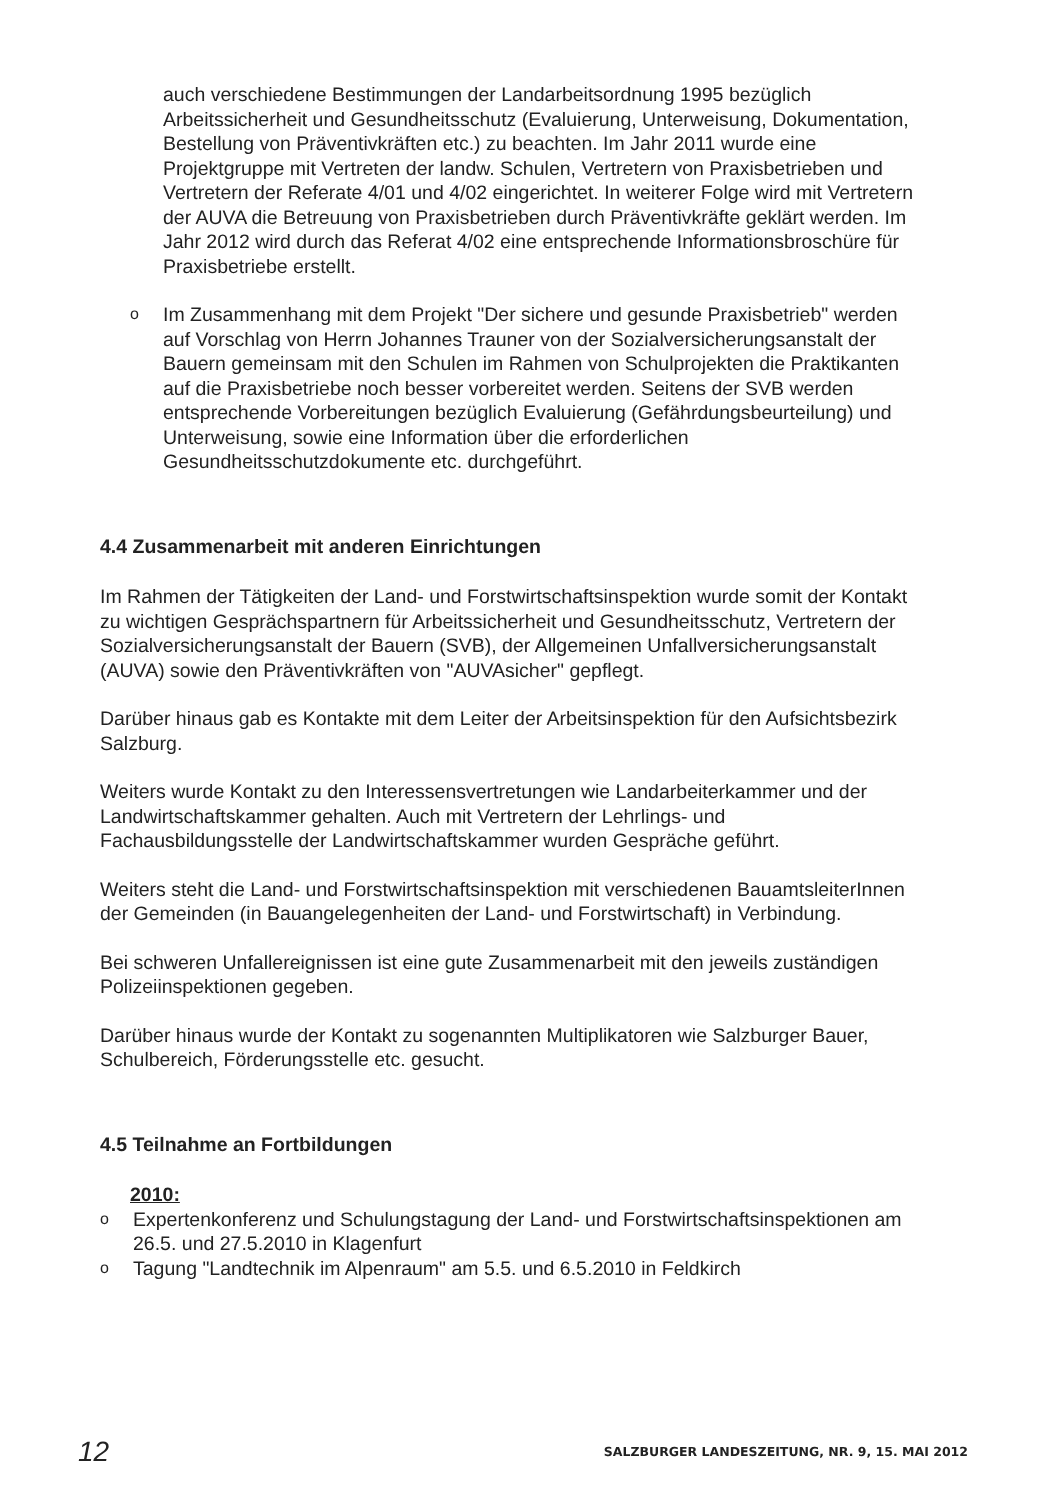auch verschiedene Bestimmungen der Landarbeitsordnung 1995 bezüglich Arbeitssicherheit und Gesundheitsschutz (Evaluierung, Unterweisung, Dokumentation, Bestellung von Präventivkräften etc.) zu beachten. Im Jahr 2011 wurde eine Projektgruppe mit Vertreten der landw. Schulen, Vertretern von Praxisbetrieben und Vertretern der Referate 4/01 und 4/02 eingerichtet. In weiterer Folge wird mit Vertretern der AUVA die Betreuung von Praxisbetrieben durch Präventivkräfte geklärt werden. Im Jahr 2012 wird durch das Referat 4/02 eine entsprechende Informationsbroschüre für Praxisbetriebe erstellt.
o Im Zusammenhang mit dem Projekt "Der sichere und gesunde Praxisbetrieb" werden auf Vorschlag von Herrn Johannes Trauner von der Sozialversicherungsanstalt der Bauern gemeinsam mit den Schulen im Rahmen von Schulprojekten die Praktikanten auf die Praxisbetriebe noch besser vorbereitet werden. Seitens der SVB werden entsprechende Vorbereitungen bezüglich Evaluierung (Gefährdungsbeurteilung) und Unterweisung, sowie eine Information über die erforderlichen Gesundheitsschutzdokumente etc. durchgeführt.
4.4 Zusammenarbeit mit anderen Einrichtungen
Im Rahmen der Tätigkeiten der Land- und Forstwirtschaftsinspektion wurde somit der Kontakt zu wichtigen Gesprächspartnern für Arbeitssicherheit und Gesundheitsschutz, Vertretern der Sozialversicherungsanstalt der Bauern (SVB), der Allgemeinen Unfallversicherungsanstalt (AUVA) sowie den Präventivkräften von "AUVAsicher" gepflegt.
Darüber hinaus gab es Kontakte mit dem Leiter der Arbeitsinspektion für den Aufsichtsbezirk Salzburg.
Weiters wurde Kontakt zu den Interessensvertretungen wie Landarbeiterkammer und der Landwirtschaftskammer gehalten. Auch mit Vertretern der Lehrlings- und Fachausbildungsstelle der Landwirtschaftskammer wurden Gespräche geführt.
Weiters steht die Land- und Forstwirtschaftsinspektion mit verschiedenen BauamtsleiterInnen der Gemeinden (in Bauangelegenheiten der Land- und Forstwirtschaft) in Verbindung.
Bei schweren Unfallereignissen ist eine gute Zusammenarbeit mit den jeweils zuständigen Polizeiinspektionen gegeben.
Darüber hinaus wurde der Kontakt zu sogenannten Multiplikatoren wie Salzburger Bauer, Schulbereich, Förderungsstelle etc. gesucht.
4.5 Teilnahme an Fortbildungen
2010:
o Expertenkonferenz und Schulungstagung der Land- und Forstwirtschaftsinspektionen am 26.5. und 27.5.2010 in Klagenfurt
o Tagung "Landtechnik im Alpenraum" am 5.5. und 6.5.2010 in Feldkirch
12 SALZBURGER LANDESZEITUNG, NR. 9, 15. MAI 2012